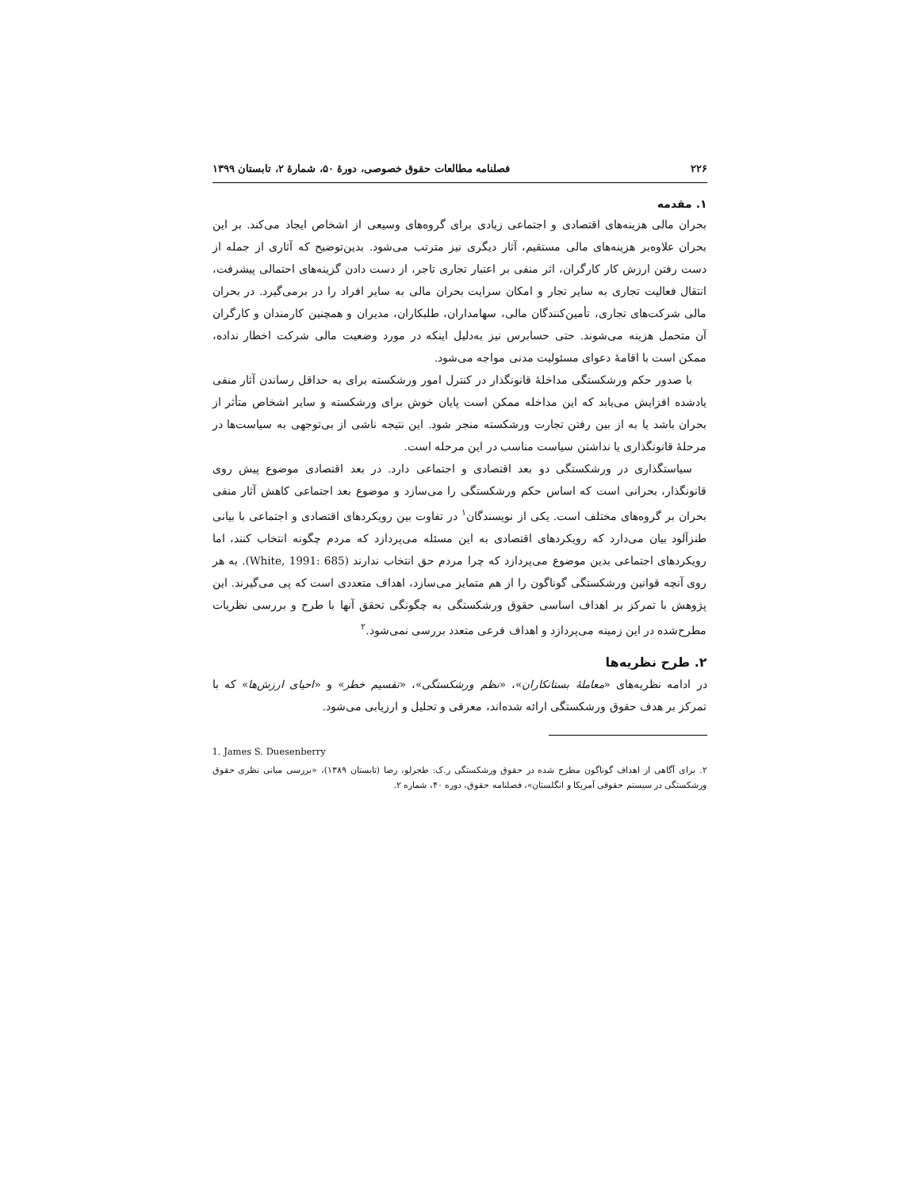۲۲۶ فصلنامه مطالعات حقوق خصوصی، دورهٔ ۵۰، شمارهٔ ۲، تابستان ۱۳۹۹
۱. مقدمه
بحران مالی هزینه‌های اقتصادی و اجتماعی زیادی برای گروه‌های وسیعی از اشخاص ایجاد می‌کند. بر این بحران علاوه‌بر هزینه‌های مالی مستقیم، آثار دیگری نیز مترتب می‌شود. بدین‌توضیح که آثاری از جمله از دست رفتن ارزش کار کارگران، اثر منفی بر اعتبار تجاری تاجر، از دست دادن گزینه‌های احتمالی پیشرفت، انتقال فعالیت تجاری به سایر تجار و امکان سرایت بحران مالی به سایر افراد را در برمی‌گیرد. در بحران مالی شرکت‌های تجاری، تأمین‌کنندگان مالی، سهامداران، طلبکاران، مدیران و همچنین کارمندان و کارگران آن متحمل هزینه می‌شوند. حتی حسابرس نیز به‌دلیل اینکه در مورد وضعیت مالی شرکت اخطار نداده، ممکن است با اقامهٔ دعوای مسئولیت مدنی مواجه می‌شود.
با صدور حکم ورشکستگی مداخلهٔ قانونگذار در کنترل امور ورشکسته برای به حداقل رساندن آثار منفی یادشده افزایش می‌یابد که این مداخله ممکن است پایان خوش برای ورشکسته و سایر اشخاص متأثر از بحران باشد یا به از بین رفتن تجارت ورشکسته منجر شود. این نتیجه ناشی از بی‌توجهی به سیاست‌ها در مرحلهٔ قانونگذاری یا نداشتن سیاست مناسب در این مرحله است.
سیاستگذاری در ورشکستگی دو بعد اقتصادی و اجتماعی دارد. در بعد اقتصادی موضوع پیش روی قانونگذار، بحرانی است که اساس حکم ورشکستگی را می‌سازد و موضوع بعد اجتماعی کاهش آثار منفی بحران بر گروه‌های مختلف است. یکی از نویسندگان<sup>۱</sup> در تفاوت بین رویکردهای اقتصادی و اجتماعی با بیانی طنزآلود بیان می‌دارد که رویکردهای اقتصادی به این مسئله می‌پردازد که مردم چگونه انتخاب کنند، اما رویکردهای اجتماعی بدین موضوع می‌پردازد که چرا مردم حق انتخاب ندارند (White, 1991: 685). به هر روی آنچه قوانین ورشکستگی گوناگون را از هم متمایز می‌سازد، اهداف متعددی است که پی می‌گیرند. این پژوهش با تمرکز بر اهداف اساسی حقوق ورشکستگی به چگونگی تحقق آنها با طرح و بررسی نظریات مطرح‌شده در این زمینه می‌پردازد و اهداف فرعی متعدد بررسی نمی‌شود.<sup>۲</sup>
۲. طرح نظریه‌ها
در ادامه نظریه‌های «معاملهٔ بستانکاران»، «نظم ورشکستگی»، «تقسیم خطر» و «احیای ارزش‌ها» که با تمرکز بر هدف حقوق ورشکستگی ارائه شده‌اند، معرفی و تحلیل و ارزیابی می‌شود.
1. James S. Duesenberry
۲. برای آگاهی از اهداف گوناگون مطرح شده در حقوق ورشکستگی ر.ک: طجرلو، رضا (تابستان ۱۳۸۹)، «بررسی مبانی نظری حقوق ورشکستگی در سیستم حقوقی آمریکا و انگلستان»، فصلنامه حقوق، دوره ۴۰، شماره ۲.